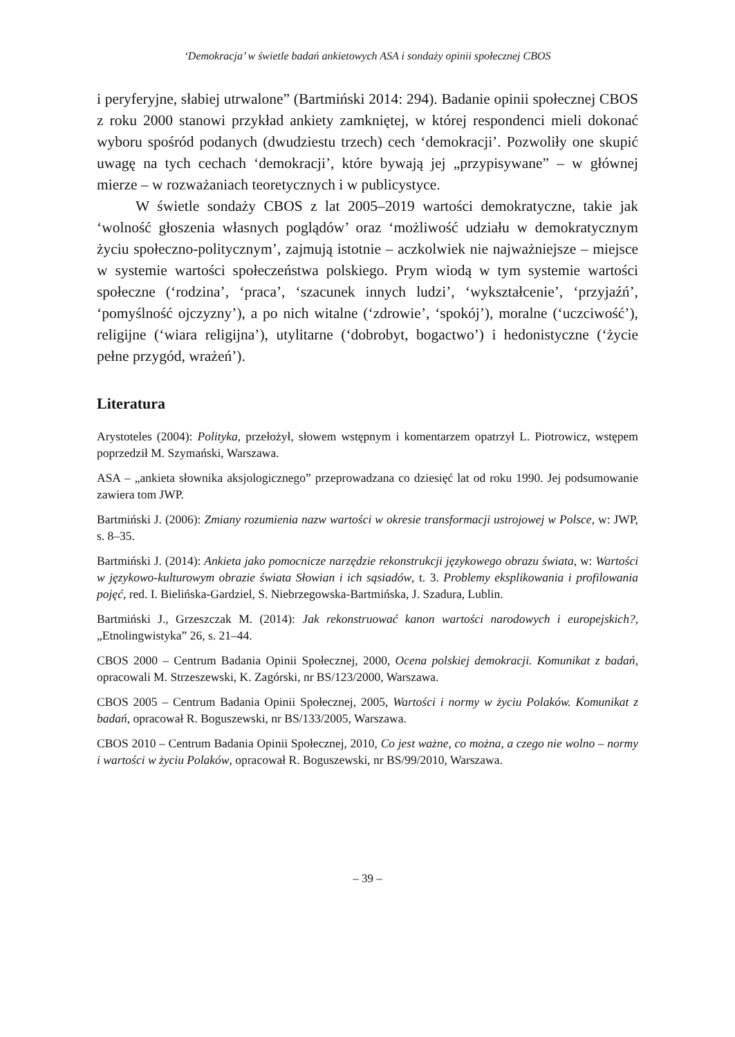‘Demokracja’ w świetle badań ankietowych ASA i sondaży opinii społecznej CBOS
i peryferyjne, słabiej utrwalone” (Bartmiński 2014: 294). Badanie opinii społecznej CBOS z roku 2000 stanowi przykład ankiety zamkniętej, w której respondenci mieli dokonać wyboru spośród podanych (dwudziestu trzech) cech ‘demokracji’. Pozwoliły one skupić uwagę na tych cechach ‘demokracji’, które bywają jej „przypisywane” – w głównej mierze – w rozważaniach teoretycznych i w publicystyce.
W świetle sondaży CBOS z lat 2005–2019 wartości demokratyczne, takie jak ‘wolność głoszenia własnych poglądów’ oraz ‘możliwość udziału w demokratycznym życiu społeczno-politycznym’, zajmują istotnie – aczkolwiek nie najważniejsze – miejsce w systemie wartości społeczeństwa polskiego. Prym wiodą w tym systemie wartości społeczne (‘rodzina’, ‘praca’, ‘szacunek innych ludzi’, ‘wykształcenie’, ‘przyjaźń’, ‘pomyślność ojczyzny’), a po nich witalne (‘zdrowie’, ‘spokój’), moralne (‘uczciwość’), religijne (‘wiara religijna’), utylitarne (‘dobrobyt, bogactwo’) i hedonistyczne (‘życie pełne przygód, wrażeń’).
Literatura
Arystoteles (2004): Polityka, przełożył, słowem wstępnym i komentarzem opatrzył L. Piotrowicz, wstępem poprzedził M. Szymański, Warszawa.
ASA – „ankieta słownika aksjologicznego” przeprowadzana co dziesięć lat od roku 1990. Jej podsumowanie zawiera tom JWP.
Bartmiński J. (2006): Zmiany rozumienia nazw wartości w okresie transformacji ustrojowej w Polsce, w: JWP, s. 8–35.
Bartmiński J. (2014): Ankieta jako pomocnicze narzędzie rekonstrukcji językowego obrazu świata, w: Wartości w językowo-kulturowym obrazie świata Słowian i ich sąsiadów, t. 3. Problemy eksplikowania i profilowania pojęć, red. I. Bielińska-Gardziel, S. Niebrzegowska-Bartmińska, J. Szadura, Lublin.
Bartmiński J., Grzeszczak M. (2014): Jak rekonstruować kanon wartości narodowych i europejskich?, „Etnolingwistyka” 26, s. 21–44.
CBOS 2000 – Centrum Badania Opinii Społecznej, 2000, Ocena polskiej demokracji. Komunikat z badań, opracowali M. Strzeszewski, K. Zagórski, nr BS/123/2000, Warszawa.
CBOS 2005 – Centrum Badania Opinii Społecznej, 2005, Wartości i normy w życiu Polaków. Komunikat z badań, opracował R. Boguszewski, nr BS/133/2005, Warszawa.
CBOS 2010 – Centrum Badania Opinii Społecznej, 2010, Co jest ważne, co można, a czego nie wolno – normy i wartości w życiu Polaków, opracował R. Boguszewski, nr BS/99/2010, Warszawa.
– 39 –